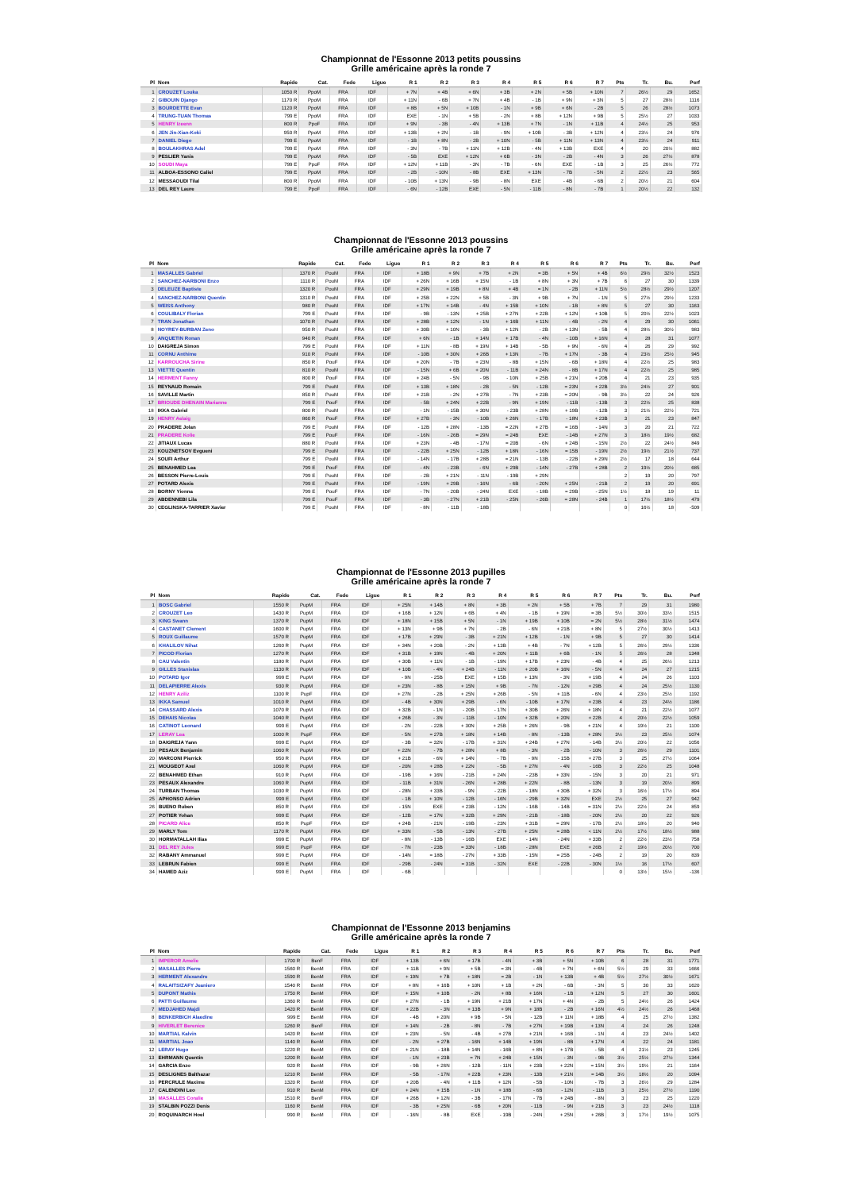Championnat de l'Essonne 2013 petits poussins
Grille américaine après la ronde 7
| Pl | Nom | Rapide | Cat. | Fede | Ligue | R 1 | R 2 | R 3 | R 4 | R 5 | R 6 | R 7 | Pts | Tr. | Bu. | Perf |
| --- | --- | --- | --- | --- | --- | --- | --- | --- | --- | --- | --- | --- | --- | --- | --- | --- |
| 1 | CROUZET Louka | 1050 R | PpoM | FRA | IDF | + 7N | + 4B | + 6N | + 3B | + 2N | + 5B | + 10N | 7 | 26½ | 29 | 1652 |
| 2 | GIBOUIN Django | 1170 R | PpoM | FRA | IDF | + 11N | - 6B | + 7N | + 4B | - 1B | + 9N | + 3N | 5 | 27 | 28½ | 1116 |
| 3 | BOURDETTE Evan | 1120 R | PpoM | FRA | IDF | + 8B | + 5N | + 10B | - 1N | + 9B | + 6N | - 2B | 5 | 26 | 28½ | 1073 |
| 4 | TRUNG-TUAN Thomas | 799 E | PpoM | FRA | IDF | EXE | - 1N | + 5B | - 2N | + 8B | + 12N | + 9B | 5 | 25½ | 27 | 1033 |
| 5 | HENRY Izeenn | 800 R | PpoF | FRA | IDF | + 9N | - 3B | - 4N | + 13B | + 7N | - 1N | + 11B | 4 | 24½ | 25 | 953 |
| 6 | JEN Jin-Xian-Koki | 950 R | PpoM | FRA | IDF | + 13B | + 2N | - 1B | - 9N | + 10B | - 3B | + 12N | 4 | 23½ | 24 | 976 |
| 7 | DANIEL Diego | 799 E | PpoM | FRA | IDF | - 1B | + 8N | - 2B | + 10N | - 5B | + 11N | + 13N | 4 | 23½ | 24 | 911 |
| 8 | BOULAKHRAS Adel | 799 E | PpoM | FRA | IDF | - 3N | - 7B | + 11N | + 12B | - 4N | + 13B | EXE | 4 | 20 | 20½ | 882 |
| 9 | PESLIER Yanis | 799 E | PpoM | FRA | IDF | - 5B | EXE | + 12N | + 6B | - 3N | - 2B | - 4N | 3 | 26 | 27½ | 878 |
| 10 | SOUDI Maya | 799 E | PpoF | FRA | IDF | + 12N | + 11B | - 3N | - 7B | - 6N | EXE | - 1B | 3 | 25 | 26½ | 772 |
| 11 | ALBOA-ESSONO Caliel | 799 E | PpoM | FRA | IDF | - 2B | - 10N | - 8B | EXE | + 13N | - 7B | - 5N | 2 | 22½ | 23 | 565 |
| 12 | MESSAOUDI Tilal | 800 R | PpoM | FRA | IDF | - 10B | + 13N | - 9B | - 8N | EXE | - 4B | - 6B | 2 | 20½ | 21 | 604 |
| 13 | DEL REY Laure | 799 E | PpoF | FRA | IDF | - 6N | - 12B | EXE | - 5N | - 11B | - 8N | - 7B | 1 | 20½ | 22 | 132 |
Championnat de l'Essonne 2013 poussins
Grille américaine après la ronde 7
| Pl | Nom | Rapide | Cat. | Fede | Ligue | R 1 | R 2 | R 3 | R 4 | R 5 | R 6 | R 7 | Pts | Tr. | Bu. | Perf |
| --- | --- | --- | --- | --- | --- | --- | --- | --- | --- | --- | --- | --- | --- | --- | --- | --- |
| 1 | MASALLES Gabriel | 1370 R | PouM | FRA | IDF | + 18B | + 9N | + 7B | + 2N | = 3B | + 5N | + 4B | 6½ | 29½ | 32½ | 1523 |
| 2 | SANCHEZ-NARBONI Enzo | 1110 R | PouM | FRA | IDF | + 26N | + 16B | + 15N | - 1B | + 8N | + 3N | + 7B | 6 | 27 | 30 | 1339 |
| 3 | DELEUZE Baptiste | 1320 R | PouM | FRA | IDF | + 29N | + 19B | + 8N | + 4B | = 1N | - 2B | + 11N | 5½ | 28½ | 29½ | 1207 |
| 4 | SANCHEZ-NARBONI Quentin | 1310 R | PouM | FRA | IDF | + 25B | + 22N | + 5B | - 3N | + 9B | + 7N | - 1N | 5 | 27½ | 29½ | 1233 |
| 5 | WEISS Anthony | 980 R | PouM | FRA | IDF | + 17N | + 14B | - 4N | + 15B | + 10N | - 1B | + 8N | 5 | 27 | 30 | 1163 |
| 6 | COULIBALY Florian | 799 E | PouM | FRA | IDF | - 9B | - 13N | + 25B | + 27N | + 22B | + 12N | + 10B | 5 | 20½ | 22½ | 1023 |
| 7 | TRAN Jonathan | 1070 R | PouM | FRA | IDF | + 28B | + 12N | - 1N | + 16B | + 11N | - 4B | - 2N | 4 | 29 | 30 | 1061 |
| 8 | NOYREY-BURBAN Zeno | 950 R | PouM | FRA | IDF | + 30B | + 10N | - 3B | + 12N | - 2B | + 13N | - 5B | 4 | 28½ | 30½ | 983 |
| 9 | ANQUETIN Ronan | 940 R | PouM | FRA | IDF | + 6N | - 1B | + 14N | + 17B | - 4N | - 10B | + 16N | 4 | 28 | 31 | 1077 |
| 10 | DAIGREJA Simon | 799 E | PouM | FRA | IDF | + 11N | - 8B | + 19N | + 14B | - 5B | + 9N | - 6N | 4 | 26 | 29 | 992 |
| 11 | CORNU Anthime | 910 R | PouM | FRA | IDF | - 10B | + 30N | + 26B | + 13N | - 7B | + 17N | - 3B | 4 | 23½ | 25½ | 945 |
| 12 | KARROUCHA Sirine | 850 R | PouF | FRA | IDF | + 20N | - 7B | + 23N | - 8B | + 15N | - 6B | + 18N | 4 | 22½ | 25 | 983 |
| 13 | VIETTE Quentin | 810 R | PouM | FRA | IDF | - 15N | + 6B | + 20N | - 11B | + 24N | - 8B | + 17N | 4 | 22½ | 25 | 985 |
| 14 | HERMENT Fanny | 800 R | PouF | FRA | IDF | + 24B | - 5N | - 9B | - 10N | + 25B | + 21N | + 20B | 4 | 21 | 23 | 935 |
| 15 | REYNAUD Romain | 799 E | PouM | FRA | IDF | + 13B | + 18N | - 2B | - 5N | - 12B | = 23N | + 22B | 3½ | 24½ | 27 | 901 |
| 16 | SAVILLE Martin | 850 R | PouM | FRA | IDF | + 21B | - 2N | + 27B | - 7N | + 23B | = 20N | - 9B | 3½ | 22 | 24 | 926 |
| 17 | BRIOUDE DHENAIN Marianne | 799 E | PouF | FRA | IDF | - 5B | + 24N | + 22B | - 9N | + 19N | - 11B | - 13B | 3 | 22½ | 25 | 838 |
| 18 | IKKA Gabriel | 800 R | PouM | FRA | IDF | - 1N | - 15B | + 30N | - 23B | + 28N | + 19B | - 12B | 3 | 21½ | 22½ | 721 |
| 19 | HENRY Aelaig | 860 R | PouF | FRA | IDF | + 27B | - 3N | - 10B | + 26N | - 17B | - 18N | + 23B | 3 | 21 | 23 | 847 |
| 20 | PRADERE Jolan | 799 E | PouM | FRA | IDF | - 12B | + 28N | - 13B | = 22N | + 27B | = 16B | - 14N | 3 | 20 | 21 | 722 |
| 21 | PRADERE Kolie | 799 E | PouF | FRA | IDF | - 16N | - 26B | = 29N | = 24B | EXE | - 14B | + 27N | 3 | 18½ | 19½ | 682 |
| 22 | JITIAUX Lucas | 880 R | PouM | FRA | IDF | + 23N | - 4B | - 17N | = 20B | - 6N | + 24B | - 15N | 2½ | 22 | 24½ | 849 |
| 23 | KOUZNETSOV Evgueni | 799 E | PouM | FRA | IDF | - 22B | + 25N | - 12B | + 18N | - 16N | = 15B | - 19N | 2½ | 19½ | 21½ | 737 |
| 24 | SOUFI Arthur | 799 E | PouM | FRA | IDF | - 14N | - 17B | + 28B | = 21N | - 13B | - 22B | + 29N | 2½ | 17 | 18 | 644 |
| 25 | BENAHMED Lea | 799 E | PouF | FRA | IDF | - 4N | - 23B | - 6N | + 29B | - 14N | - 27B | + 28B | 2 | 19½ | 20½ | 685 |
| 26 | BESSON Pierre-Louis | 799 E | PouM | FRA | IDF | - 2B | + 21N | - 11N | - 19B | + 29N | | | 2 | 19 | 20 | 797 |
| 27 | POTARD Alexis | 799 E | PouM | FRA | IDF | - 19N | + 29B | - 16N | - 6B | - 20N | + 25N | - 21B | 2 | 19 | 20 | 691 |
| 28 | BORNY Yionna | 799 E | PouF | FRA | IDF | - 7N | - 20B | - 24N | EXE | - 18B | = 29B | - 25N | 1½ | 18 | 19 | 11 |
| 29 | ABDENNEBI Lila | 799 E | PouF | FRA | IDF | - 3B | - 27N | + 21B | - 25N | - 26B | = 28N | - 24B | 1 | 17½ | 18½ | 479 |
| 30 | CEGLINSKA-TARRIER Xavier | 799 E | PouM | FRA | IDF | - 8N | - 11B | - 18B | | | | | 0 | 16½ | 18 | -509 |
Championnat de l'Essonne 2013 pupilles
Grille américaine après la ronde 7
| Pl | Nom | Rapide | Cat. | Fede | Ligue | R 1 | R 2 | R 3 | R 4 | R 5 | R 6 | R 7 | Pts | Tr. | Bu. | Perf |
| --- | --- | --- | --- | --- | --- | --- | --- | --- | --- | --- | --- | --- | --- | --- | --- | --- |
| 1 | BOSC Gabriel | 1550 R | PupM | FRA | IDF | + 25N | + 14B | + 8N | + 3B | + 2N | + 5B | + 7B | 7 | 29 | 31 | 1980 |
| 2 | CROUZET Leo | 1430 R | PupM | FRA | IDF | + 16B | + 12N | + 6B | + 4N | - 1B | + 19N | = 3B | 5½ | 30½ | 33½ | 1515 |
| 3 | KING Swann | 1370 R | PupM | FRA | IDF | + 18N | + 15B | + 5N | - 1N | + 19B | + 10B | = 2N | 5½ | 28½ | 31½ | 1474 |
| 4 | CASTANET Clement | 1600 R | PupM | FRA | IDF | + 13N | + 9B | + 7N | - 2B | - 6N | + 21B | + 8N | 5 | 27½ | 30½ | 1413 |
| 5 | ROUX Guillaume | 1570 R | PupM | FRA | IDF | + 17B | + 29N | - 3B | + 21N | + 12B | - 1N | + 9B | 5 | 27 | 30 | 1414 |
| 6 | KHALILOV Nihat | 1260 R | PupM | FRA | IDF | + 34N | + 20B | - 2N | + 13B | + 4B | - 7N | + 12B | 5 | 26½ | 29½ | 1336 |
| 7 | PICOD Florian | 1270 R | PupM | FRA | IDF | + 31B | + 19N | - 4B | + 20N | + 11B | + 6B | - 1N | 5 | 26½ | 28 | 1348 |
| 8 | CAU Valentin | 1180 R | PupM | FRA | IDF | + 30B | + 11N | - 1B | - 19N | + 17B | + 23N | - 4B | 4 | 25 | 26½ | 1213 |
| 9 | GILLES Stanislas | 1130 R | PupM | FRA | IDF | + 10B | - 4N | + 24B | - 11N | + 20B | + 16N | - 5N | 4 | 24 | 27 | 1215 |
| 10 | POTARD Igor | 999 E | PupM | FRA | IDF | - 9N | - 25B | EXE | + 15B | + 13N | - 3N | + 19B | 4 | 24 | 26 | 1103 |
| 11 | DELAPIERRE Alexis | 930 R | PupM | FRA | IDF | + 23N | - 8B | + 15N | + 9B | - 7N | - 12N | + 29B | 4 | 24 | 25½ | 1130 |
| 12 | HENRY Aziliz | 1100 R | PupF | FRA | IDF | + 27N | - 2B | + 25N | + 26B | - 5N | + 11B | - 6N | 4 | 23½ | 25½ | 1192 |
| 13 | IKKA Samuel | 1010 R | PupM | FRA | IDF | - 4B | + 30N | + 29B | - 6N | - 10B | + 17N | + 23B | 4 | 23 | 24½ | 1186 |
| 14 | CHASSARD Alexis | 1070 R | PupM | FRA | IDF | + 32B | - 1N | - 20B | - 17N | + 30B | + 26N | + 18N | 4 | 21 | 22½ | 1077 |
| 15 | DEHAIS Nicolas | 1040 R | PupM | FRA | IDF | + 26B | - 3N | - 11B | - 10N | + 32B | + 20N | + 22B | 4 | 20½ | 22½ | 1059 |
| 16 | CATINOT Leonard | 999 E | PupM | FRA | IDF | - 2N | - 22B | + 30N | + 25B | + 26N | - 9B | + 21N | 4 | 19½ | 21 | 1100 |
| 17 | LERAY Lea | 1000 R | PupF | FRA | IDF | - 5N | = 27B | + 18N | + 14B | - 8N | - 13B | + 28N | 3½ | 23 | 25½ | 1074 |
| 18 | DAIGREJA Yann | 999 E | PupM | FRA | IDF | - 3B | = 32N | - 17B | + 31N | + 24B | + 27N | - 14B | 3½ | 20½ | 22 | 1056 |
| 19 | PESAUX Benjamin | 1060 R | PupM | FRA | IDF | + 22N | - 7B | + 28N | + 8B | - 3N | - 2B | - 10N | 3 | 26½ | 29 | 1101 |
| 20 | MARCONI Pierrick | 950 R | PupM | FRA | IDF | + 21B | - 6N | + 14N | - 7B | - 9N | - 15B | + 27B | 3 | 25 | 27½ | 1064 |
| 21 | MOUGEOT Axel | 1060 R | PupM | FRA | IDF | - 20N | + 28B | + 22N | - 5B | + 27N | - 4N | - 16B | 3 | 22½ | 25 | 1048 |
| 22 | BENAHMED Ethan | 910 R | PupM | FRA | IDF | - 19B | + 16N | - 21B | + 24N | - 23B | + 33N | - 15N | 3 | 20 | 21 | 971 |
| 23 | PESAUX Alexandre | 1060 R | PupM | FRA | IDF | - 11B | + 31N | - 26N | + 28B | + 22N | - 8B | - 13N | 3 | 19 | 20½ | 899 |
| 24 | TURBAN Thomas | 1030 R | PupM | FRA | IDF | - 28N | + 33B | - 9N | - 22B | - 18N | + 30B | + 32N | 3 | 16½ | 17½ | 894 |
| 25 | APHONSO Adrien | 999 E | PupM | FRA | IDF | - 1B | + 10N | - 12B | - 16N | - 29B | + 32N | EXE | 2½ | 25 | 27 | 942 |
| 26 | BUENO Ruben | 850 R | PupM | FRA | IDF | - 15N | EXE | + 23B | - 12N | - 16B | - 14B | = 31N | 2½ | 22½ | 24 | 859 |
| 27 | POTIER Yohan | 999 E | PupM | FRA | IDF | - 12B | = 17N | + 32B | + 29N | - 21B | - 18B | - 20N | 2½ | 20 | 22 | 926 |
| 28 | PICARD Alice | 850 R | PupF | FRA | IDF | + 24B | - 21N | - 19B | - 23N | + 31B | = 29N | - 17B | 2½ | 18½ | 20 | 940 |
| 29 | MARLY Tom | 1170 R | PupM | FRA | IDF | + 33N | - 5B | - 13N | - 27B | + 25N | = 28B | < 11N | 2½ | 17½ | 18½ | 988 |
| 30 | HORMATALLAH Ilias | 999 E | PupM | FRA | IDF | - 8N | - 13B | - 16B | EXE | - 14N | - 24N | + 33B | 2 | 22½ | 23½ | 758 |
| 31 | DEL REY Jules | 999 E | PupF | FRA | IDF | - 7N | - 23B | = 33N | - 18B | - 28N | EXE | + 26B | 2 | 19½ | 20½ | 700 |
| 32 | RABANY Ammanuel | 999 E | PupM | FRA | IDF | - 14N | = 18B | - 27N | + 33B | - 15N | = 25B | - 24B | 2 | 19 | 20 | 839 |
| 33 | LEBRUN Fabien | 999 E | PupM | FRA | IDF | - 29B | - 24N | = 31B | - 32N | EXE | - 22B | - 30N | 1½ | 16 | 17½ | 607 |
| 34 | HAMED Aziz | 999 E | PupM | FRA | IDF | - 6B | | | | | | | 0 | 13½ | 15½ | -136 |
Championnat de l'Essonne 2013 benjamins
Grille américaine après la ronde 7
| Pl | Nom | Rapide | Cat. | Fede | Ligue | R 1 | R 2 | R 3 | R 4 | R 5 | R 6 | R 7 | Pts | Tr. | Bu. | Perf |
| --- | --- | --- | --- | --- | --- | --- | --- | --- | --- | --- | --- | --- | --- | --- | --- | --- |
| 1 | IMPEROR Amelie | 1700 R | BenF | FRA | IDF | + 13B | + 6N | + 17B | - 4N | + 3B | + 5N | + 10B | 6 | 28 | 31 | 1771 |
| 2 | MASALLES Pierre | 1560 R | BenM | FRA | IDF | + 11B | + 9N | + 5B | = 3N | - 4B | + 7N | + 6N | 5½ | 29 | 33 | 1666 |
| 3 | HERMENT Alexandre | 1590 R | BenM | FRA | IDF | + 19N | + 7B | + 18N | = 2B | - 1N | + 13B | + 4B | 5½ | 27½ | 30½ | 1671 |
| 4 | RALAITSIZAFY Jeaniero | 1540 R | BenM | FRA | IDF | + 8N | + 16B | + 10N | + 1B | + 2N | - 6B | - 3N | 5 | 30 | 33 | 1620 |
| 5 | DUPONT Mathis | 1750 R | BenM | FRA | IDF | + 15N | + 10B | - 2N | + 8B | + 16N | - 1B | + 12N | 5 | 27 | 30 | 1601 |
| 6 | PATTI Guillaume | 1360 R | BenM | FRA | IDF | + 27N | - 1B | + 19N | + 21B | + 17N | + 4N | - 2B | 5 | 24½ | 26 | 1424 |
| 7 | MEDJAHED Majdi | 1420 R | BenM | FRA | IDF | + 22B | - 3N | + 13B | + 9N | + 18B | - 2B | + 16N | 4½ | 24½ | 26 | 1468 |
| 8 | BENKERBICH Alaedine | 999 E | BenM | FRA | IDF | - 4B | + 20N | + 9B | - 5N | - 12B | + 11N | + 18B | 4 | 25 | 27½ | 1382 |
| 9 | HIVERLET Berenice | 1260 R | BenF | FRA | IDF | + 14N | - 2B | - 8N | - 7B | + 27N | + 19B | + 13N | 4 | 24 | 26 | 1248 |
| 10 | MARTIAL Kalvin | 1420 R | BenM | FRA | IDF | + 23N | - 5N | - 4B | + 27B | + 21N | + 16B | - 1N | 4 | 23 | 24½ | 1402 |
| 11 | MARTIAL Joao | 1140 R | BenM | FRA | IDF | - 2N | + 27B | - 16N | + 14B | + 19N | - 8B | + 17N | 4 | 22 | 24 | 1181 |
| 12 | LERAY Hugo | 1220 R | BenM | FRA | IDF | + 21N | - 18B | + 14N | - 16B | + 8N | + 17B | - 5B | 4 | 21½ | 23 | 1245 |
| 13 | EHRMANN Quentin | 1200 R | BenM | FRA | IDF | - 1N | + 23B | = 7N | + 24B | + 15N | - 3N | - 9B | 3½ | 25½ | 27½ | 1344 |
| 14 | GARCIA Enzo | 920 R | BenM | FRA | IDF | - 9B | + 26N | - 12B | - 11N | + 23B | + 22N | = 15N | 3½ | 19½ | 21 | 1164 |
| 15 | DESLIGNES Balthazar | 1210 R | BenM | FRA | IDF | - 5B | - 17N | + 22B | + 23N | - 13B | + 21N | = 14B | 3½ | 18½ | 20 | 1094 |
| 16 | PERCRULE Maxime | 1320 R | BenM | FRA | IDF | + 20B | - 4N | + 11B | + 12N | - 5B | - 10N | - 7B | 3 | 26½ | 29 | 1284 |
| 17 | CALENDINI Leo | 910 R | BenM | FRA | IDF | + 24N | + 15B | - 1N | + 18B | - 6B | - 12N | - 11B | 3 | 25½ | 27½ | 1190 |
| 18 | MASALLES Coralie | 1510 R | BenF | FRA | IDF | + 26B | + 12N | - 3B | - 17N | - 7B | + 24B | - 8N | 3 | 23 | 25 | 1220 |
| 19 | STALBIN POZZI Denis | 1160 R | BenM | FRA | IDF | - 3B | + 25N | - 6B | + 20N | - 11B | - 9N | + 21B | 3 | 23 | 24½ | 1118 |
| 20 | ROQUINARCH Hoel | 990 R | BenM | FRA | IDF | - 16N | - 8B | EXE | - 19B | - 24N | + 25N | + 26B | 3 | 17½ | 19½ | 1075 |